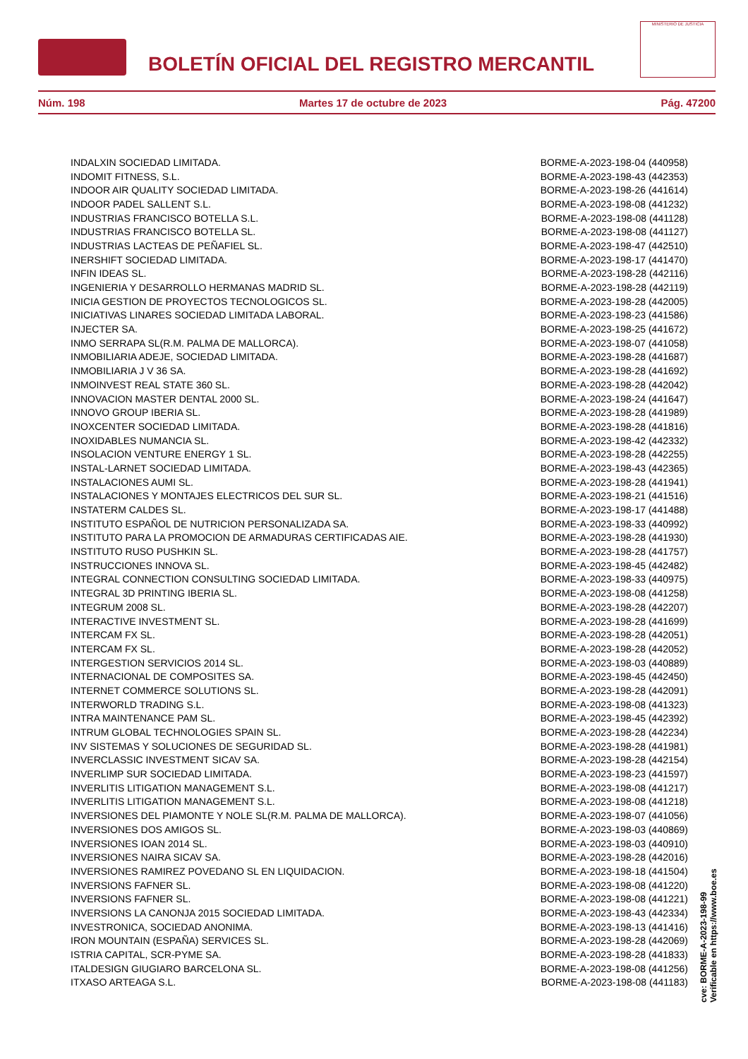BOLETÍN OFICIAL DEL REGISTRO MERCANTIL
MINISTERIO DE JUSTICIA
Núm. 198 Martes 17 de octubre de 2023 Pág. 47200
| INDALXIN SOCIEDAD LIMITADA. | BORME-A-2023-198-04 (440958) |
| INDOMIT FITNESS, S.L. | BORME-A-2023-198-43 (442353) |
| INDOOR AIR QUALITY SOCIEDAD LIMITADA. | BORME-A-2023-198-26 (441614) |
| INDOOR PADEL SALLENT S.L. | BORME-A-2023-198-08 (441232) |
| INDUSTRIAS FRANCISCO BOTELLA S.L. | BORME-A-2023-198-08 (441128) |
| INDUSTRIAS FRANCISCO BOTELLA SL. | BORME-A-2023-198-08 (441127) |
| INDUSTRIAS LACTEAS DE PEÑAFIEL SL. | BORME-A-2023-198-47 (442510) |
| INERSHIFT SOCIEDAD LIMITADA. | BORME-A-2023-198-17 (441470) |
| INFIN IDEAS SL. | BORME-A-2023-198-28 (442116) |
| INGENIERIA Y DESARROLLO HERMANAS MADRID SL. | BORME-A-2023-198-28 (442119) |
| INICIA GESTION DE PROYECTOS TECNOLOGICOS SL. | BORME-A-2023-198-28 (442005) |
| INICIATIVAS LINARES SOCIEDAD LIMITADA LABORAL. | BORME-A-2023-198-23 (441586) |
| INJECTER SA. | BORME-A-2023-198-25 (441672) |
| INMO SERRAPA SL(R.M. PALMA DE MALLORCA). | BORME-A-2023-198-07 (441058) |
| INMOBILIARIA ADEJE, SOCIEDAD LIMITADA. | BORME-A-2023-198-28 (441687) |
| INMOBILIARIA J V 36 SA. | BORME-A-2023-198-28 (441692) |
| INMOINVEST REAL STATE 360 SL. | BORME-A-2023-198-28 (442042) |
| INNOVACION MASTER DENTAL 2000 SL. | BORME-A-2023-198-24 (441647) |
| INNOVO GROUP IBERIA SL. | BORME-A-2023-198-28 (441989) |
| INOXCENTER SOCIEDAD LIMITADA. | BORME-A-2023-198-28 (441816) |
| INOXIDABLES NUMANCIA SL. | BORME-A-2023-198-42 (442332) |
| INSOLACION VENTURE ENERGY 1 SL. | BORME-A-2023-198-28 (442255) |
| INSTAL-LARNET SOCIEDAD LIMITADA. | BORME-A-2023-198-43 (442365) |
| INSTALACIONES AUMI SL. | BORME-A-2023-198-28 (441941) |
| INSTALACIONES Y MONTAJES ELECTRICOS DEL SUR SL. | BORME-A-2023-198-21 (441516) |
| INSTATERM CALDES SL. | BORME-A-2023-198-17 (441488) |
| INSTITUTO ESPAÑOL DE NUTRICION PERSONALIZADA SA. | BORME-A-2023-198-33 (440992) |
| INSTITUTO PARA LA PROMOCION DE ARMADURAS CERTIFICADAS AIE. | BORME-A-2023-198-28 (441930) |
| INSTITUTO RUSO PUSHKIN SL. | BORME-A-2023-198-28 (441757) |
| INSTRUCCIONES INNOVA SL. | BORME-A-2023-198-45 (442482) |
| INTEGRAL CONNECTION CONSULTING SOCIEDAD LIMITADA. | BORME-A-2023-198-33 (440975) |
| INTEGRAL 3D PRINTING IBERIA SL. | BORME-A-2023-198-08 (441258) |
| INTEGRUM 2008 SL. | BORME-A-2023-198-28 (442207) |
| INTERACTIVE INVESTMENT SL. | BORME-A-2023-198-28 (441699) |
| INTERCAM FX SL. | BORME-A-2023-198-28 (442051) |
| INTERCAM FX SL. | BORME-A-2023-198-28 (442052) |
| INTERGESTION SERVICIOS 2014 SL. | BORME-A-2023-198-03 (440889) |
| INTERNACIONAL DE COMPOSITES SA. | BORME-A-2023-198-45 (442450) |
| INTERNET COMMERCE SOLUTIONS SL. | BORME-A-2023-198-28 (442091) |
| INTERWORLD TRADING S.L. | BORME-A-2023-198-08 (441323) |
| INTRA MAINTENANCE PAM SL. | BORME-A-2023-198-45 (442392) |
| INTRUM GLOBAL TECHNOLOGIES SPAIN SL. | BORME-A-2023-198-28 (442234) |
| INV SISTEMAS Y SOLUCIONES DE SEGURIDAD SL. | BORME-A-2023-198-28 (441981) |
| INVERCLASSIC INVESTMENT SICAV SA. | BORME-A-2023-198-28 (442154) |
| INVERLIMP SUR SOCIEDAD LIMITADA. | BORME-A-2023-198-23 (441597) |
| INVERLITIS LITIGATION MANAGEMENT S.L. | BORME-A-2023-198-08 (441217) |
| INVERLITIS LITIGATION MANAGEMENT S.L. | BORME-A-2023-198-08 (441218) |
| INVERSIONES DEL PIAMONTE Y NOLE SL(R.M. PALMA DE MALLORCA). | BORME-A-2023-198-07 (441056) |
| INVERSIONES DOS AMIGOS SL. | BORME-A-2023-198-03 (440869) |
| INVERSIONES IOAN 2014 SL. | BORME-A-2023-198-03 (440910) |
| INVERSIONES NAIRA SICAV SA. | BORME-A-2023-198-28 (442016) |
| INVERSIONES RAMIREZ POVEDANO SL EN LIQUIDACION. | BORME-A-2023-198-18 (441504) |
| INVERSIONS FAFNER SL. | BORME-A-2023-198-08 (441220) |
| INVERSIONS FAFNER SL. | BORME-A-2023-198-08 (441221) |
| INVERSIONS LA CANONJA 2015 SOCIEDAD LIMITADA. | BORME-A-2023-198-43 (442334) |
| INVESTRONICA, SOCIEDAD ANONIMA. | BORME-A-2023-198-13 (441416) |
| IRON MOUNTAIN (ESPAÑA) SERVICES SL. | BORME-A-2023-198-28 (442069) |
| ISTRIA CAPITAL, SCR-PYME SA. | BORME-A-2023-198-28 (441833) |
| ITALDESIGN GIUGIARO BARCELONA SL. | BORME-A-2023-198-08 (441256) |
| ITXASO ARTEAGA S.L. | BORME-A-2023-198-08 (441183) |
cve: BORME-A-2023-198-99
Verificable en https://www.boe.es